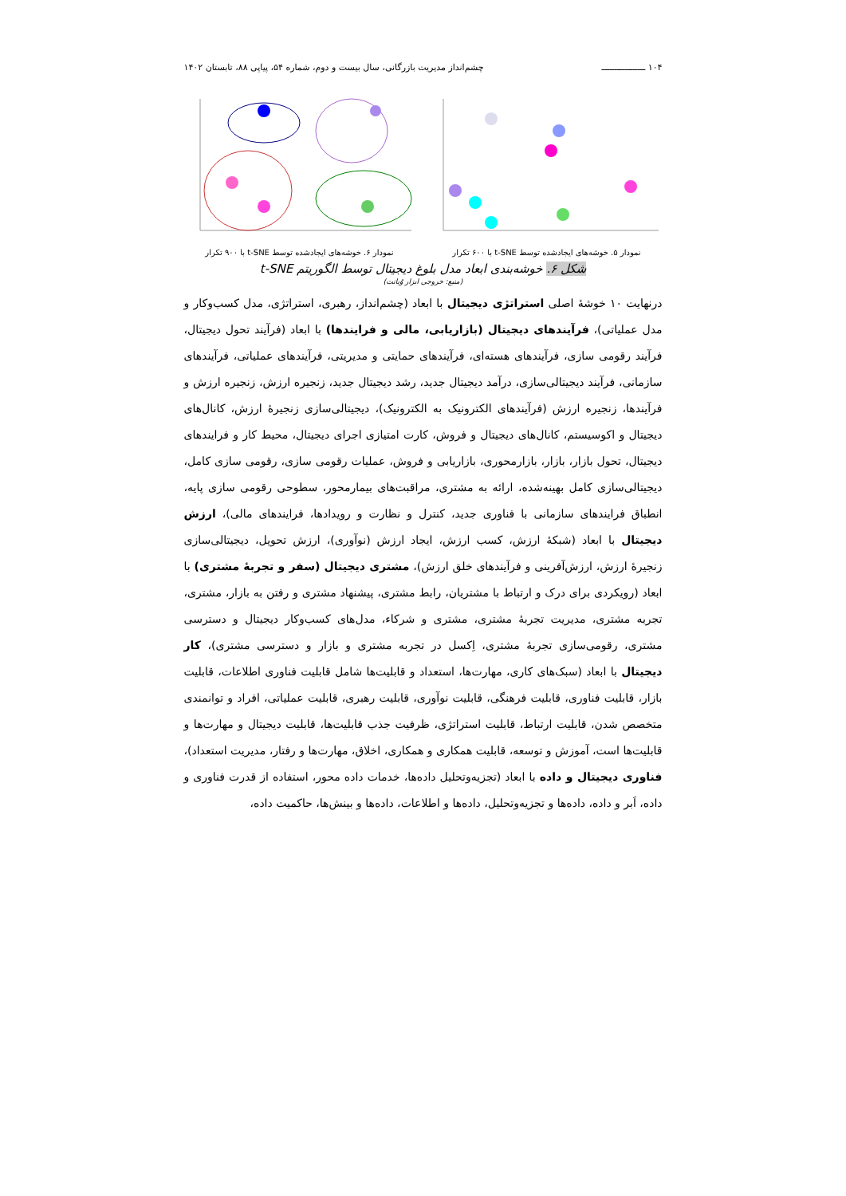۱۰۴ ـــــــــــــــــ چشم‌انداز مدیریت بازرگانی، سال بیست و دوم، شماره ۵۴، پیاپی ۸۸، تابستان ۱۴۰۲
نمودار ۶. خوشه‌های ایجادشده توسط t-SNE با ۹۰۰ تکرار
نمودار ۵. خوشه‌های ایجادشده توسط t-SNE با ۶۰۰ تکرار
شکل ۶. خوشه‌بندی ابعاد مدل بلوغ دیجیتال توسط الگوریتم t-SNE
(منبع: خروجی ابزار وُیانت)
درنهایت ۱۰ خوشهٔ اصلی استراتژی دیجیتال با ابعاد (چشم‌انداز، رهبری، استراتژی، مدل کسب‌وکار و مدل عملیاتی)، فرآیندهای دیجیتال (بازاریابی، مالی و فرایندها) با ابعاد (فرآیند تحول دیجیتال، فرآیند رقومی سازی، فرآیندهای هسته‌ای، فرآیندهای حمایتی و مدیریتی، فرآیندهای عملیاتی، فرآیندهای سازمانی، فرآیند دیجیتالی‌سازی، درآمد دیجیتال جدید، رشد دیجیتال جدید، زنجیره ارزش، زنجیره ارزش و فرآیندها، زنجیره ارزش (فرآیندهای الکترونیک به الکترونیک)، دیجیتالی‌سازی زنجیرهٔ ارزش، کانال‌های دیجیتال و اکوسیستم، کانال‌های دیجیتال و فروش، کارت امتیازی اجرای دیجیتال، محیط کار و فرایندهای دیجیتال، تحول بازار، بازار، بازارمحوری، بازاریابی و فروش، عملیات رقومی سازی، رقومی سازی کامل، دیجیتالی‌سازی کامل بهینه‌شده، ارائه به مشتری، مراقبت‌های بیمارمحور، سطوحی رقومی سازی پایه، انطباق فرایندهای سازمانی با فناوری جدید، کنترل و نظارت و رویدادها، فرایندهای مالی)، ارزش دیجیتال با ابعاد (شبکهٔ ارزش، کسب ارزش، ایجاد ارزش (نوآوری)، ارزش تحویل، دیجیتالی‌سازی زنجیرهٔ ارزش، ارزش‌آفرینی و فرآیندهای خلق ارزش)، مشتری دیجیتال (سفر و تجربهٔ مشتری) با ابعاد (رویکردی برای درک و ارتباط با مشتریان، رابط مشتری، پیشنهاد مشتری و رفتن به بازار، مشتری، تجربه مشتری، مدیریت تجربهٔ مشتری، مشتری و شرکاء، مدل‌های کسب‌وکار دیجیتال و دسترسی مشتری، رقومی‌سازی تجربهٔ مشتری، اِکسل در تجربه مشتری و بازار و دسترسی مشتری)، کار دیجیتال با ابعاد (سبک‌های کاری، مهارت‌ها، استعداد و قابلیت‌ها شامل قابلیت فناوری اطلاعات، قابلیت بازار، قابلیت فناوری، قابلیت فرهنگی، قابلیت نوآوری، قابلیت رهبری، قابلیت عملیاتی، افراد و توانمندی متخصص شدن، قابلیت ارتباط، قابلیت استراتژی، ظرفیت جذب قابلیت‌ها، قابلیت دیجیتال و مهارت‌ها و قابلیت‌ها است، آموزش و توسعه، قابلیت همکاری و همکاری، اخلاق، مهارت‌ها و رفتار، مدیریت استعداد)، فناوری دیجیتال و داده با ابعاد (تجزیه‌وتحلیل داده‌ها، خدمات داده محور، استفاده از قدرت فناوری و داده، اَبر و داده، داده‌ها و تجزیه‌وتحلیل، داده‌ها و اطلاعات، داده‌ها و بینش‌ها، حاکمیت داده،